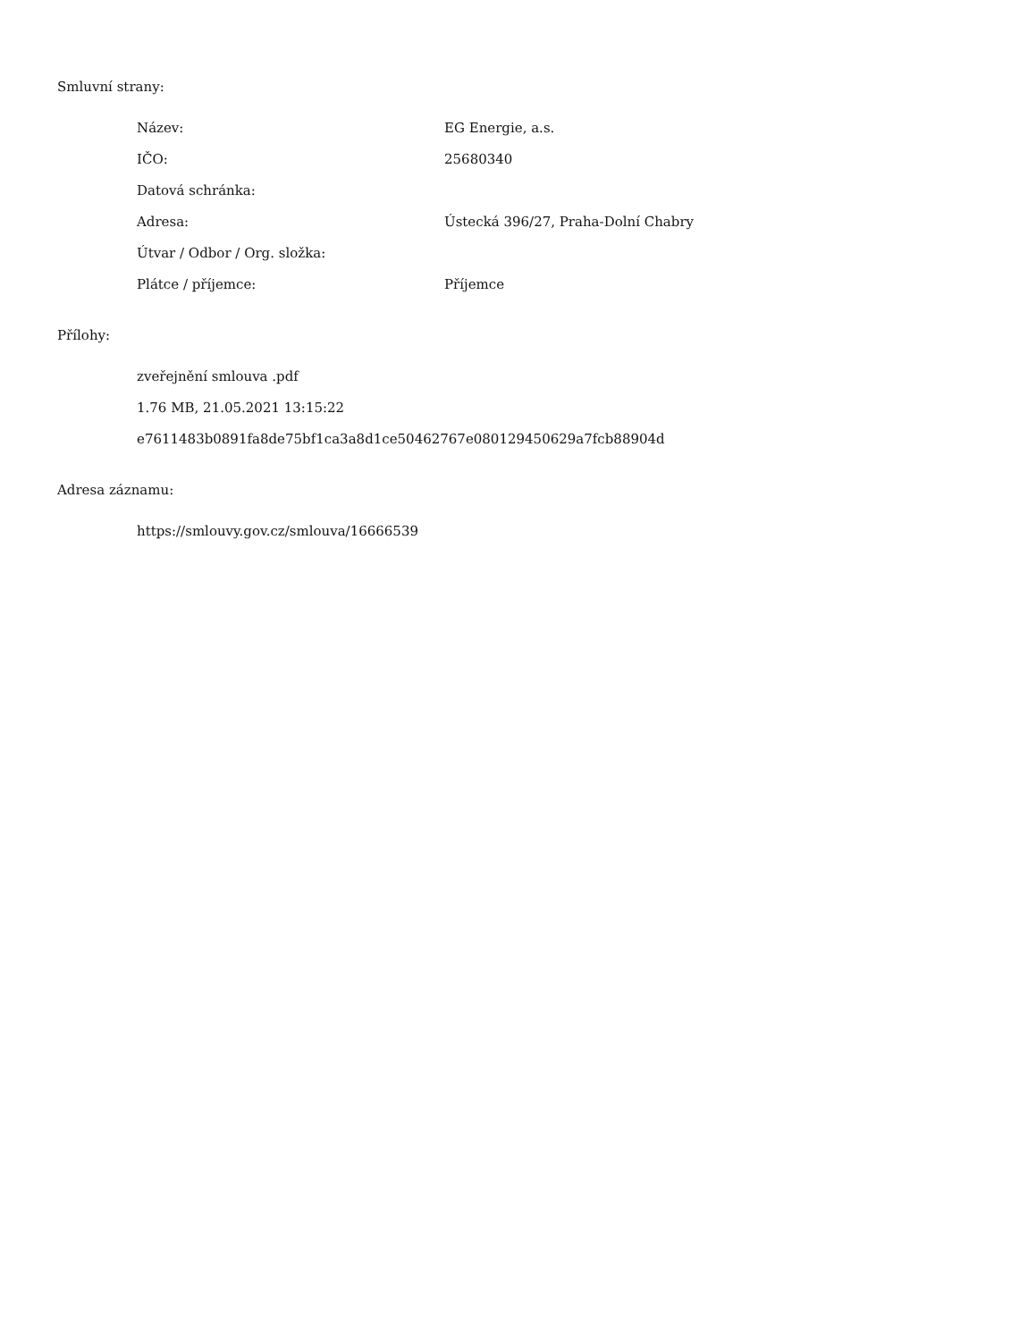Smluvní strany:
| Název: | EG Energie, a.s. |
| IČO: | 25680340 |
| Datová schránka: | |
| Adresa: | Ústecká 396/27, Praha-Dolní Chabry |
| Útvar / Odbor / Org. složka: | |
| Plátce / příjemce: | Příjemce |
Přílohy:
zveřejnění smlouva .pdf
1.76 MB, 21.05.2021 13:15:22
e7611483b0891fa8de75bf1ca3a8d1ce50462767e080129450629a7fcb88904d
Adresa záznamu:
https://smlouvy.gov.cz/smlouva/16666539